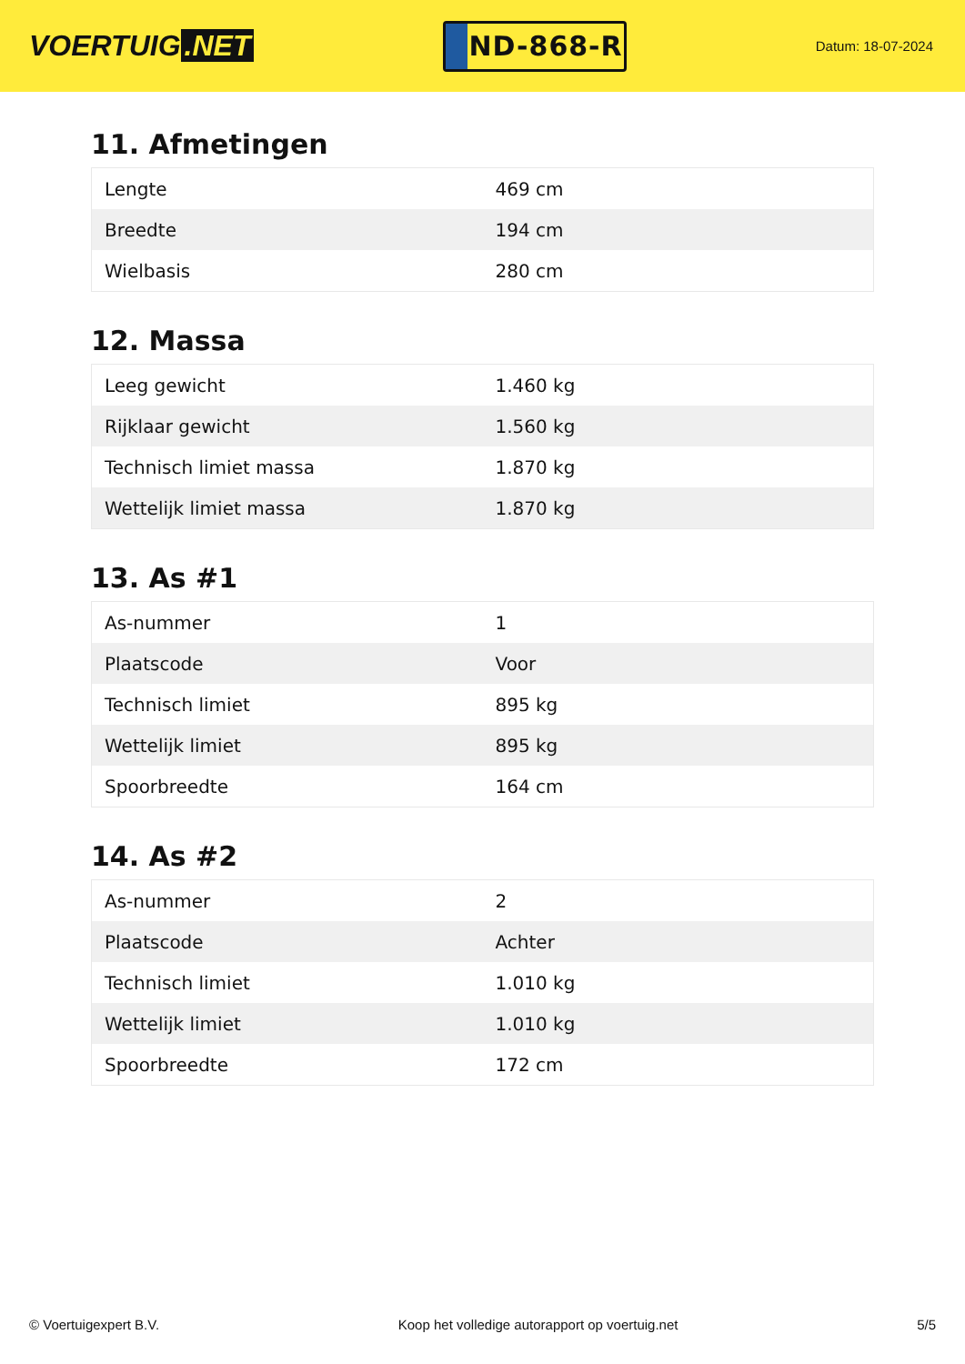VOERTUIG.NET
ND-868-R
Datum: 18-07-2024
11. Afmetingen
| Lengte | 469 cm |
| Breedte | 194 cm |
| Wielbasis | 280 cm |
12. Massa
| Leeg gewicht | 1.460 kg |
| Rijklaar gewicht | 1.560 kg |
| Technisch limiet massa | 1.870 kg |
| Wettelijk limiet massa | 1.870 kg |
13. As #1
| As-nummer | 1 |
| Plaatscode | Voor |
| Technisch limiet | 895 kg |
| Wettelijk limiet | 895 kg |
| Spoorbreedte | 164 cm |
14. As #2
| As-nummer | 2 |
| Plaatscode | Achter |
| Technisch limiet | 1.010 kg |
| Wettelijk limiet | 1.010 kg |
| Spoorbreedte | 172 cm |
© Voertuigexpert B.V. Koop het volledige autorapport op voertuig.net 5/5